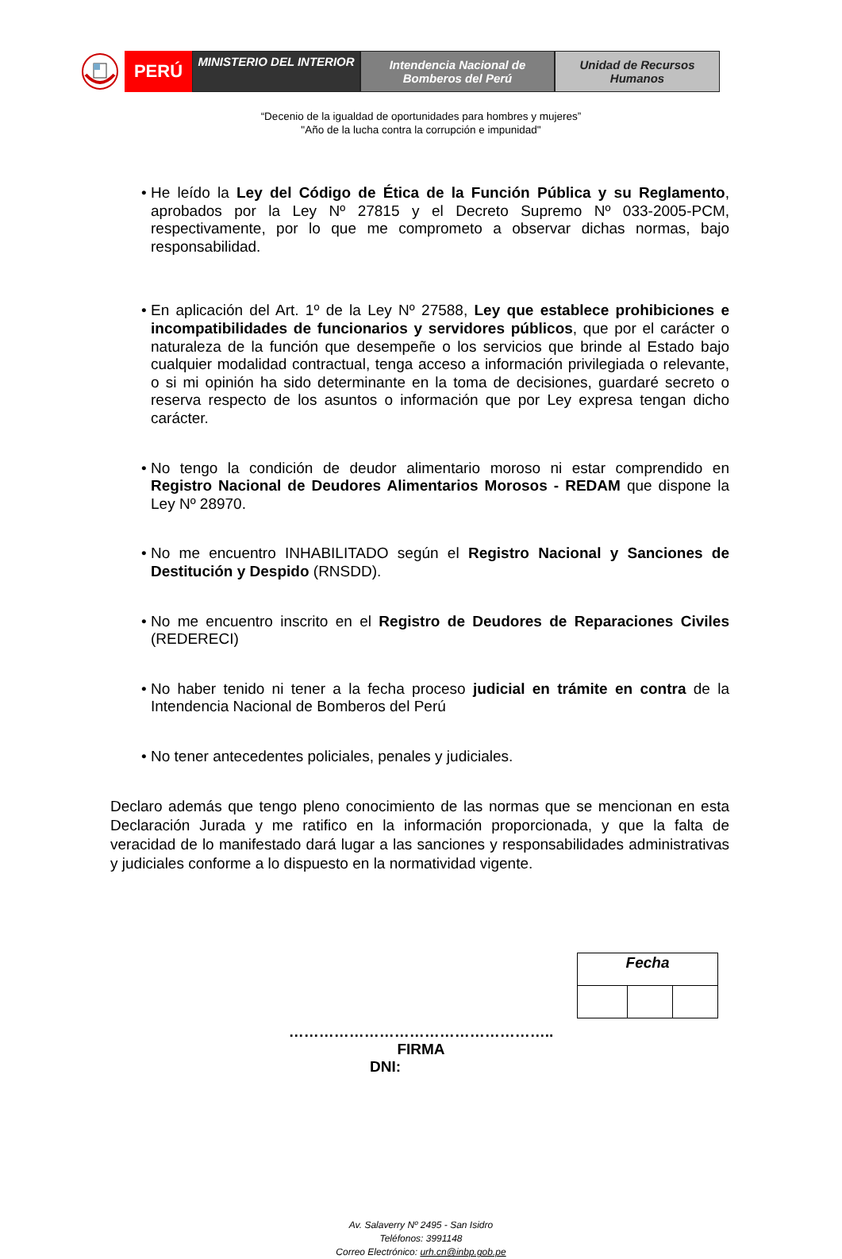PERÚ
MINISTERIO DEL INTERIOR
Intendencia Nacional de
Bomberos del Perú
Unidad de Recursos
Humanos
“Decenio de la igualdad de oportunidades para hombres y mujeres”
"Año de la lucha contra la corrupción e impunidad"
• He leído la Ley del Código de Ética de la Función Pública y su Reglamento, aprobados por la Ley Nº 27815 y el Decreto Supremo Nº 033-2005-PCM, respectivamente, por lo que me comprometo a observar dichas normas, bajo responsabilidad.
• En aplicación del Art. 1º de la Ley Nº 27588, Ley que establece prohibiciones e incompatibilidades de funcionarios y servidores públicos, que por el carácter o naturaleza de la función que desempeñe o los servicios que brinde al Estado bajo cualquier modalidad contractual, tenga acceso a información privilegiada o relevante, o si mi opinión ha sido determinante en la toma de decisiones, guardaré secreto o reserva respecto de los asuntos o información que por Ley expresa tengan dicho carácter.
• No tengo la condición de deudor alimentario moroso ni estar comprendido en Registro Nacional de Deudores Alimentarios Morosos - REDAM que dispone la Ley Nº 28970.
• No me encuentro INHABILITADO según el Registro Nacional y Sanciones de Destitución y Despido (RNSDD).
• No me encuentro inscrito en el Registro de Deudores de Reparaciones Civiles (REDERECI)
• No haber tenido ni tener a la fecha proceso judicial en trámite en contra de la Intendencia Nacional de Bomberos del Perú
• No tener antecedentes policiales, penales y judiciales.
Declaro además que tengo pleno conocimiento de las normas que se mencionan en esta Declaración Jurada y me ratifico en la información proporcionada, y que la falta de veracidad de lo manifestado dará lugar a las sanciones y responsabilidades administrativas y judiciales conforme a lo dispuesto en la normatividad vigente.
| Fecha | | |
……………………………………………..
FIRMA
DNI:
Av. Salaverry Nº 2495 - San Isidro
Teléfonos: 3991148
Correo Electrónico: urh.cn@inbp.gob.pe